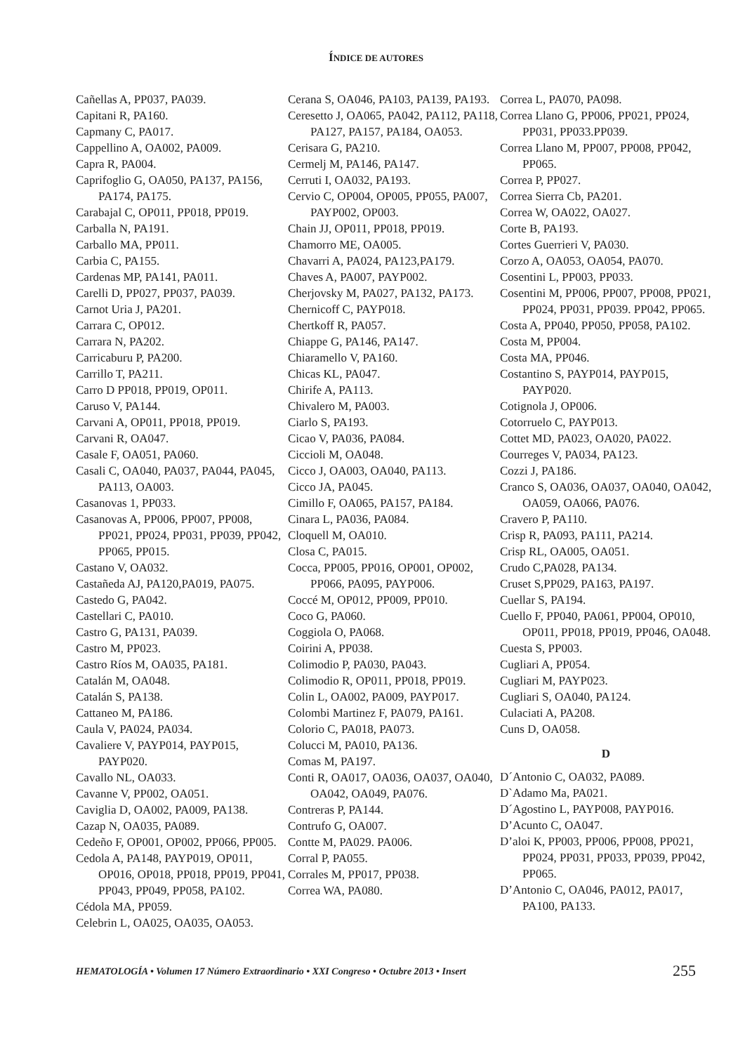ÍNDICE DE AUTORES
Cañellas A, PP037, PA039.
Capitani R, PA160.
Capmany C, PA017.
Cappellino A, OA002, PA009.
Capra R, PA004.
Caprifoglio G, OA050, PA137, PA156, PA174, PA175.
Carabajal C, OP011, PP018, PP019.
Carballa N, PA191.
Carballo MA, PP011.
Carbia C, PA155.
Cardenas MP, PA141, PA011.
Carelli D, PP027, PP037, PA039.
Carnot Uria J, PA201.
Carrara C, OP012.
Carrara N, PA202.
Carricaburu P, PA200.
Carrillo T, PA211.
Carro D PP018, PP019, OP011.
Caruso V, PA144.
Carvani A, OP011, PP018, PP019.
Carvani R, OA047.
Casale F, OA051, PA060.
Casali C, OA040, PA037, PA044, PA045, PA113, OA003.
Casanovas 1, PP033.
Casanovas A, PP006, PP007, PP008, PP021, PP024, PP031, PP039, PP042, PP065, PP015.
Castano V, OA032.
Castañeda AJ, PA120,PA019, PA075.
Castedo G, PA042.
Castellari C, PA010.
Castro G, PA131, PA039.
Castro M, PP023.
Castro Ríos M, OA035, PA181.
Catalán M, OA048.
Catalán S, PA138.
Cattaneo M, PA186.
Caula V, PA024, PA034.
Cavaliere V, PAYP014, PAYP015, PAYP020.
Cavallo NL, OA033.
Cavanne V, PP002, OA051.
Caviglia D, OA002, PA009, PA138.
Cazap N, OA035, PA089.
Cedeño F, OP001, OP002, PP066, PP005.
Cedola A, PA148, PAYP019, OP011, OP016, OP018, PP018, PP019, PP041, PP043, PP049, PP058, PA102.
Cédola MA, PP059.
Celebrin L, OA025, OA035, OA053.
Cerana S, OA046, PA103, PA139, PA193.
Ceresetto J, OA065, PA042, PA112, PA118, PA127, PA157, PA184, OA053.
Cerisara G, PA210.
Cermelj M, PA146, PA147.
Cerruti I, OA032, PA193.
Cervio C, OP004, OP005, PP055, PA007, PAYP002, OP003.
Chain JJ, OP011, PP018, PP019.
Chamorro ME, OA005.
Chavarri A, PA024, PA123,PA179.
Chaves A, PA007, PAYP002.
Cherjovsky M, PA027, PA132, PA173.
Chernicoff C, PAYP018.
Chertkoff R, PA057.
Chiappe G, PA146, PA147.
Chiaramello V, PA160.
Chicas KL, PA047.
Chirife A, PA113.
Chivalero M, PA003.
Ciarlo S, PA193.
Cicao V, PA036, PA084.
Ciccioli M, OA048.
Cicco J, OA003, OA040, PA113.
Cicco JA, PA045.
Cimillo F, OA065, PA157, PA184.
Cinara L, PA036, PA084.
Cloquell M, OA010.
Closa C, PA015.
Cocca, PP005, PP016, OP001, OP002, PP066, PA095, PAYP006.
Coccé M, OP012, PP009, PP010.
Coco G, PA060.
Coggiola O, PA068.
Coirini A, PP038.
Colimodio P, PA030, PA043.
Colimodio R, OP011, PP018, PP019.
Colin L, OA002, PA009, PAYP017.
Colombi Martinez F, PA079, PA161.
Colorio C, PA018, PA073.
Colucci M, PA010, PA136.
Comas M, PA197.
Conti R, OA017, OA036, OA037, OA040, OA042, OA049, PA076.
Contreras P, PA144.
Contrufo G, OA007.
Contte M, PA029. PA006.
Corral P, PA055.
Corrales M, PP017, PP038.
Correa WA, PA080.
Correa L, PA070, PA098.
Correa Llano G, PP006, PP021, PP024, PP031, PP033.PP039.
Correa Llano M, PP007, PP008, PP042, PP065.
Correa P, PP027.
Correa Sierra Cb, PA201.
Correa W, OA022, OA027.
Corte B, PA193.
Cortes Guerrieri V, PA030.
Corzo A, OA053, OA054, PA070.
Cosentini L, PP003, PP033.
Cosentini M, PP006, PP007, PP008, PP021, PP024, PP031, PP039. PP042, PP065.
Costa A, PP040, PP050, PP058, PA102.
Costa M, PP004.
Costa MA, PP046.
Costantino S, PAYP014, PAYP015, PAYP020.
Cotignola J, OP006.
Cotorruelo C, PAYP013.
Cottet MD, PA023, OA020, PA022.
Courreges V, PA034, PA123.
Cozzi J, PA186.
Cranco S, OA036, OA037, OA040, OA042, OA059, OA066, PA076.
Cravero P, PA110.
Crisp R, PA093, PA111, PA214.
Crisp RL, OA005, OA051.
Crudo C,PA028, PA134.
Cruset S,PP029, PA163, PA197.
Cuellar S, PA194.
Cuello F, PP040, PA061, PP004, OP010, OP011, PP018, PP019, PP046, OA048.
Cuesta S, PP003.
Cugliari A, PP054.
Cugliari M, PAYP023.
Cugliari S, OA040, PA124.
Culaciati A, PA208.
Cuns D, OA058.
D
D´Antonio C, OA032, PA089.
D`Adamo Ma, PA021.
D´Agostino L, PAYP008, PAYP016.
D’Acunto C, OA047.
D’aloi K, PP003, PP006, PP008, PP021, PP024, PP031, PP033, PP039, PP042, PP065.
D’Antonio C, OA046, PA012, PA017, PA100, PA133.
HEMATOLOGÍA • Volumen 17 Número Extraordinario • XXI Congreso • Octubre 2013 • Insert 255